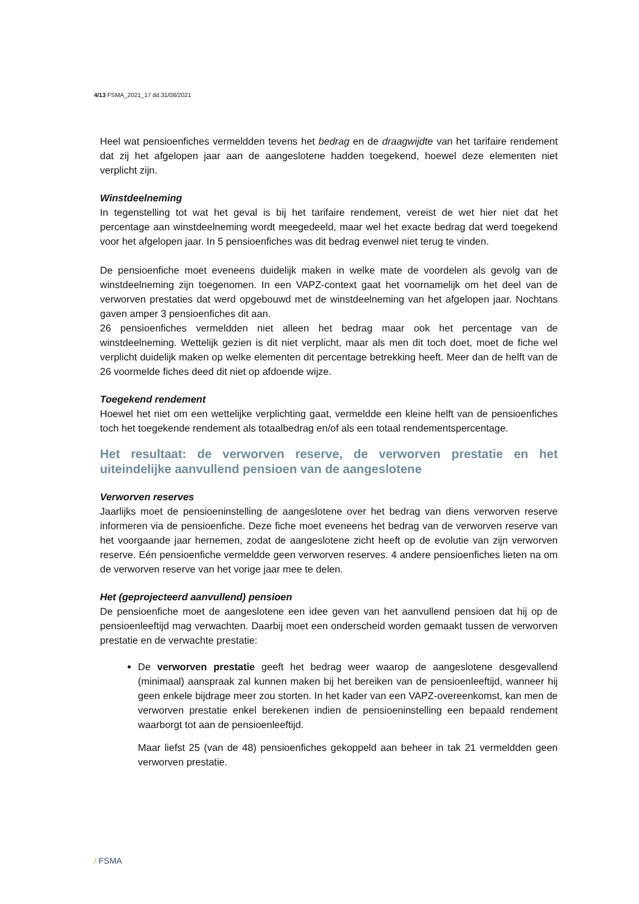4/13 FSMA_2021_17 dd.31/08/2021
Heel wat pensioenfiches vermeldden tevens het bedrag en de draagwijdte van het tarifaire rendement dat zij het afgelopen jaar aan de aangeslotene hadden toegekend, hoewel deze elementen niet verplicht zijn.
Winstdeelneming
In tegenstelling tot wat het geval is bij het tarifaire rendement, vereist de wet hier niet dat het percentage aan winstdeelneming wordt meegedeeld, maar wel het exacte bedrag dat werd toegekend voor het afgelopen jaar. In 5 pensioenfiches was dit bedrag evenwel niet terug te vinden.
De pensioenfiche moet eveneens duidelijk maken in welke mate de voordelen als gevolg van de winstdeelneming zijn toegenomen. In een VAPZ-context gaat het voornamelijk om het deel van de verworven prestaties dat werd opgebouwd met de winstdeelneming van het afgelopen jaar. Nochtans gaven amper 3 pensioenfiches dit aan.
26 pensioenfiches vermeldden niet alleen het bedrag maar ook het percentage van de winstdeelneming. Wettelijk gezien is dit niet verplicht, maar als men dit toch doet, moet de fiche wel verplicht duidelijk maken op welke elementen dit percentage betrekking heeft. Meer dan de helft van de 26 voormelde fiches deed dit niet op afdoende wijze.
Toegekend rendement
Hoewel het niet om een wettelijke verplichting gaat, vermeldde een kleine helft van de pensioenfiches toch het toegekende rendement als totaalbedrag en/of als een totaal rendementspercentage.
Het resultaat: de verworven reserve, de verworven prestatie en het uiteindelijke aanvullend pensioen van de aangeslotene
Verworven reserves
Jaarlijks moet de pensioeninstelling de aangeslotene over het bedrag van diens verworven reserve informeren via de pensioenfiche. Deze fiche moet eveneens het bedrag van de verworven reserve van het voorgaande jaar hernemen, zodat de aangeslotene zicht heeft op de evolutie van zijn verworven reserve. Eén pensioenfiche vermeldde geen verworven reserves. 4 andere pensioenfiches lieten na om de verworven reserve van het vorige jaar mee te delen.
Het (geprojecteerd aanvullend) pensioen
De pensioenfiche moet de aangeslotene een idee geven van het aanvullend pensioen dat hij op de pensioenleeftijd mag verwachten. Daarbij moet een onderscheid worden gemaakt tussen de verworven prestatie en de verwachte prestatie:
De verworven prestatie geeft het bedrag weer waarop de aangeslotene desgevallend (minimaal) aanspraak zal kunnen maken bij het bereiken van de pensioenleeftijd, wanneer hij geen enkele bijdrage meer zou storten. In het kader van een VAPZ-overeenkomst, kan men de verworven prestatie enkel berekenen indien de pensioeninstelling een bepaald rendement waarborgt tot aan de pensioenleeftijd.
Maar liefst 25 (van de 48) pensioenfiches gekoppeld aan beheer in tak 21 vermeldden geen verworven prestatie.
/ FSMA